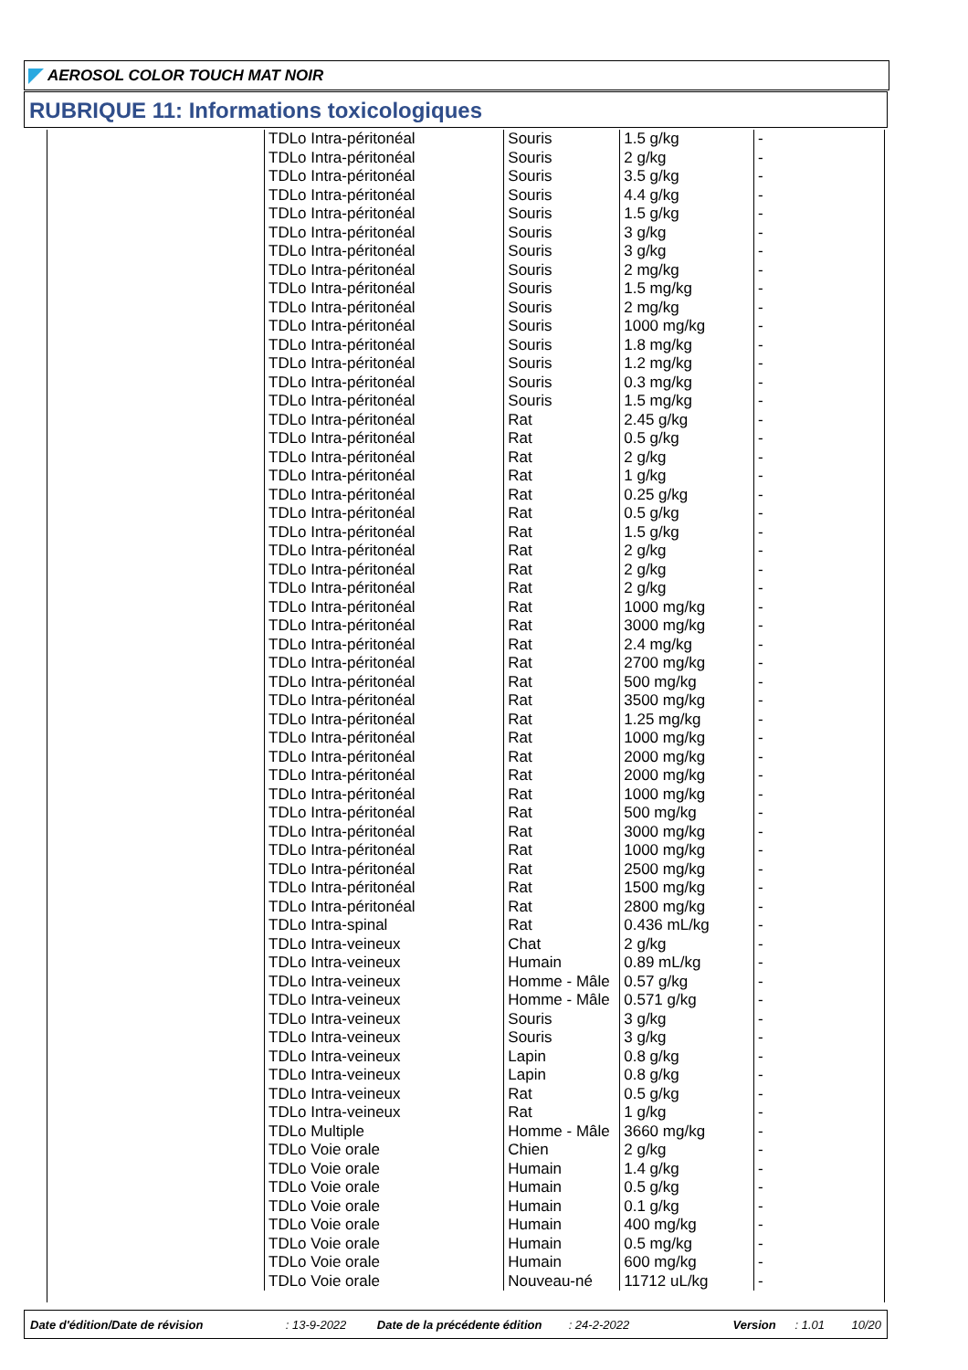AEROSOL COLOR TOUCH MAT NOIR
RUBRIQUE 11: Informations toxicologiques
| TDLo Intra-péritonéal | Souris | 1.5 g/kg | - |
| TDLo Intra-péritonéal | Souris | 2 g/kg | - |
| TDLo Intra-péritonéal | Souris | 3.5 g/kg | - |
| TDLo Intra-péritonéal | Souris | 4.4 g/kg | - |
| TDLo Intra-péritonéal | Souris | 1.5 g/kg | - |
| TDLo Intra-péritonéal | Souris | 3 g/kg | - |
| TDLo Intra-péritonéal | Souris | 3 g/kg | - |
| TDLo Intra-péritonéal | Souris | 2 mg/kg | - |
| TDLo Intra-péritonéal | Souris | 1.5 mg/kg | - |
| TDLo Intra-péritonéal | Souris | 2 mg/kg | - |
| TDLo Intra-péritonéal | Souris | 1000 mg/kg | - |
| TDLo Intra-péritonéal | Souris | 1.8 mg/kg | - |
| TDLo Intra-péritonéal | Souris | 1.2 mg/kg | - |
| TDLo Intra-péritonéal | Souris | 0.3 mg/kg | - |
| TDLo Intra-péritonéal | Souris | 1.5 mg/kg | - |
| TDLo Intra-péritonéal | Rat | 2.45 g/kg | - |
| TDLo Intra-péritonéal | Rat | 0.5 g/kg | - |
| TDLo Intra-péritonéal | Rat | 2 g/kg | - |
| TDLo Intra-péritonéal | Rat | 1 g/kg | - |
| TDLo Intra-péritonéal | Rat | 0.25 g/kg | - |
| TDLo Intra-péritonéal | Rat | 0.5 g/kg | - |
| TDLo Intra-péritonéal | Rat | 1.5 g/kg | - |
| TDLo Intra-péritonéal | Rat | 2 g/kg | - |
| TDLo Intra-péritonéal | Rat | 2 g/kg | - |
| TDLo Intra-péritonéal | Rat | 2 g/kg | - |
| TDLo Intra-péritonéal | Rat | 1000 mg/kg | - |
| TDLo Intra-péritonéal | Rat | 3000 mg/kg | - |
| TDLo Intra-péritonéal | Rat | 2.4 mg/kg | - |
| TDLo Intra-péritonéal | Rat | 2700 mg/kg | - |
| TDLo Intra-péritonéal | Rat | 500 mg/kg | - |
| TDLo Intra-péritonéal | Rat | 3500 mg/kg | - |
| TDLo Intra-péritonéal | Rat | 1.25 mg/kg | - |
| TDLo Intra-péritonéal | Rat | 1000 mg/kg | - |
| TDLo Intra-péritonéal | Rat | 2000 mg/kg | - |
| TDLo Intra-péritonéal | Rat | 2000 mg/kg | - |
| TDLo Intra-péritonéal | Rat | 1000 mg/kg | - |
| TDLo Intra-péritonéal | Rat | 500 mg/kg | - |
| TDLo Intra-péritonéal | Rat | 3000 mg/kg | - |
| TDLo Intra-péritonéal | Rat | 1000 mg/kg | - |
| TDLo Intra-péritonéal | Rat | 2500 mg/kg | - |
| TDLo Intra-péritonéal | Rat | 1500 mg/kg | - |
| TDLo Intra-péritonéal | Rat | 2800 mg/kg | - |
| TDLo Intra-spinal | Rat | 0.436 mL/kg | - |
| TDLo Intra-veineux | Chat | 2 g/kg | - |
| TDLo Intra-veineux | Humain | 0.89 mL/kg | - |
| TDLo Intra-veineux | Homme - Mâle | 0.57 g/kg | - |
| TDLo Intra-veineux | Homme - Mâle | 0.571 g/kg | - |
| TDLo Intra-veineux | Souris | 3 g/kg | - |
| TDLo Intra-veineux | Souris | 3 g/kg | - |
| TDLo Intra-veineux | Lapin | 0.8 g/kg | - |
| TDLo Intra-veineux | Lapin | 0.8 g/kg | - |
| TDLo Intra-veineux | Rat | 0.5 g/kg | - |
| TDLo Intra-veineux | Rat | 1 g/kg | - |
| TDLo Multiple | Homme - Mâle | 3660 mg/kg | - |
| TDLo Voie orale | Chien | 2 g/kg | - |
| TDLo Voie orale | Humain | 1.4 g/kg | - |
| TDLo Voie orale | Humain | 0.5 g/kg | - |
| TDLo Voie orale | Humain | 0.1 g/kg | - |
| TDLo Voie orale | Humain | 400 mg/kg | - |
| TDLo Voie orale | Humain | 0.5 mg/kg | - |
| TDLo Voie orale | Humain | 600 mg/kg | - |
| TDLo Voie orale | Nouveau-né | 11712 uL/kg | - |
Date d'édition/Date de révision : 13-9-2022 Date de la précédente édition : 24-2-2022 Version : 1.01 10/20